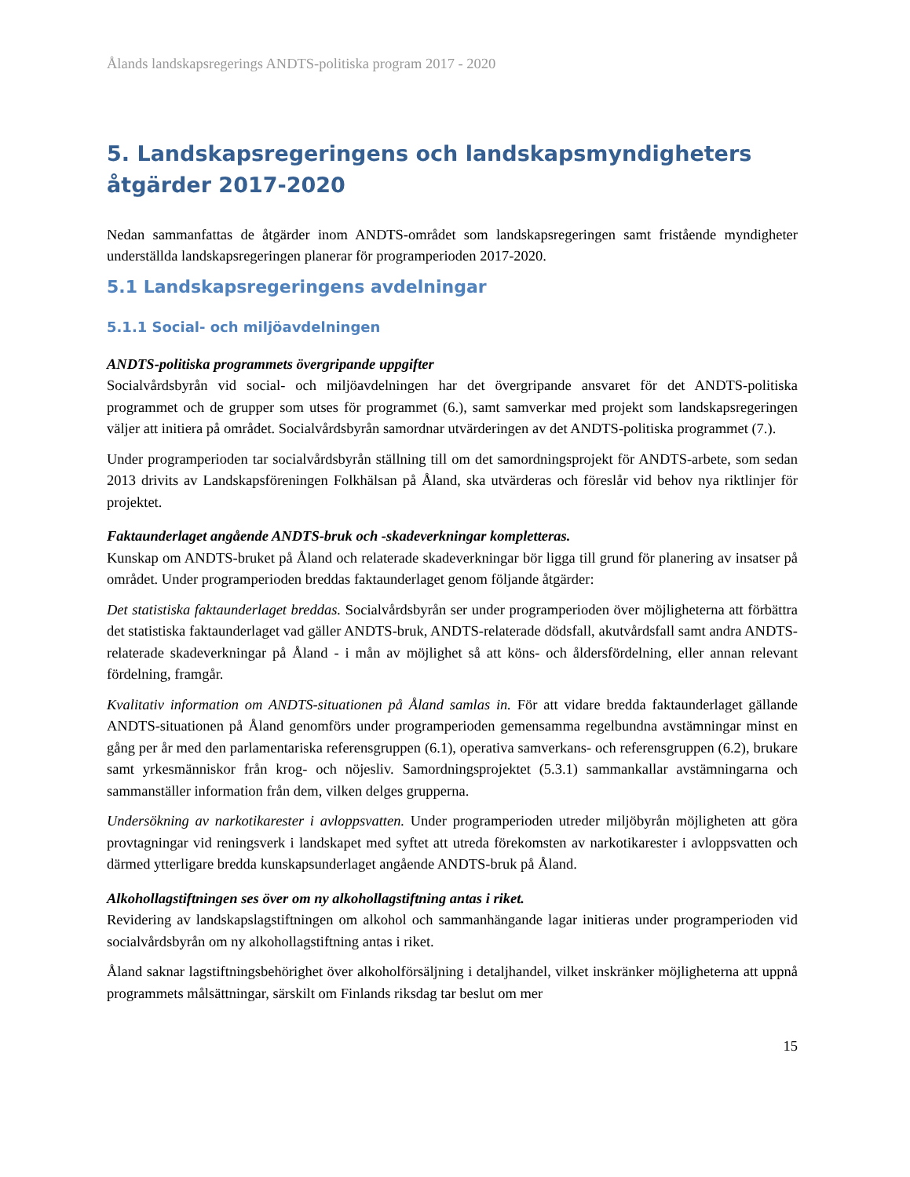Ålands landskapsregerings ANDTS-politiska program 2017 - 2020
5. Landskapsregeringens och landskapsmyndigheters åtgärder 2017-2020
Nedan sammanfattas de åtgärder inom ANDTS-området som landskapsregeringen samt fristående myndigheter underställda landskapsregeringen planerar för programperioden 2017-2020.
5.1 Landskapsregeringens avdelningar
5.1.1 Social- och miljöavdelningen
ANDTS-politiska programmets övergripande uppgifter
Socialvårdsbyrån vid social- och miljöavdelningen har det övergripande ansvaret för det ANDTS-politiska programmet och de grupper som utses för programmet (6.), samt samverkar med projekt som landskapsregeringen väljer att initiera på området. Socialvårdsbyrån samordnar utvärderingen av det ANDTS-politiska programmet (7.).
Under programperioden tar socialvårdsbyrån ställning till om det samordningsprojekt för ANDTS-arbete, som sedan 2013 drivits av Landskapsföreningen Folkhälsan på Åland, ska utvärderas och föreslår vid behov nya riktlinjer för projektet.
Faktaunderlaget angående ANDTS-bruk och -skadeverkningar kompletteras.
Kunskap om ANDTS-bruket på Åland och relaterade skadeverkningar bör ligga till grund för planering av insatser på området. Under programperioden breddas faktaunderlaget genom följande åtgärder:
Det statistiska faktaunderlaget breddas. Socialvårdsbyrån ser under programperioden över möjligheterna att förbättra det statistiska faktaunderlaget vad gäller ANDTS-bruk, ANDTS-relaterade dödsfall, akutvårdsfall samt andra ANDTS-relaterade skadeverkningar på Åland - i mån av möjlighet så att köns- och åldersfördelning, eller annan relevant fördelning, framgår.
Kvalitativ information om ANDTS-situationen på Åland samlas in. För att vidare bredda faktaunderlaget gällande ANDTS-situationen på Åland genomförs under programperioden gemensamma regelbundna avstämningar minst en gång per år med den parlamentariska referensgruppen (6.1), operativa samverkans- och referensgruppen (6.2), brukare samt yrkesmänniskor från krog- och nöjesliv. Samordningsprojektet (5.3.1) sammankallar avstämningarna och sammanställer information från dem, vilken delges grupperna.
Undersökning av narkotikarester i avloppsvatten. Under programperioden utreder miljöbyrån möjligheten att göra provtagningar vid reningsverk i landskapet med syftet att utreda förekomsten av narkotikarester i avloppsvatten och därmed ytterligare bredda kunskapsunderlaget angående ANDTS-bruk på Åland.
Alkohollagstiftningen ses över om ny alkohollagstiftning antas i riket.
Revidering av landskapslagstiftningen om alkohol och sammanhängande lagar initieras under programperioden vid socialvårdsbyrån om ny alkohollagstiftning antas i riket.
Åland saknar lagstiftningsbehörighet över alkoholförsäljning i detaljhandel, vilket inskränker möjligheterna att uppnå programmets målsättningar, särskilt om Finlands riksdag tar beslut om mer
15